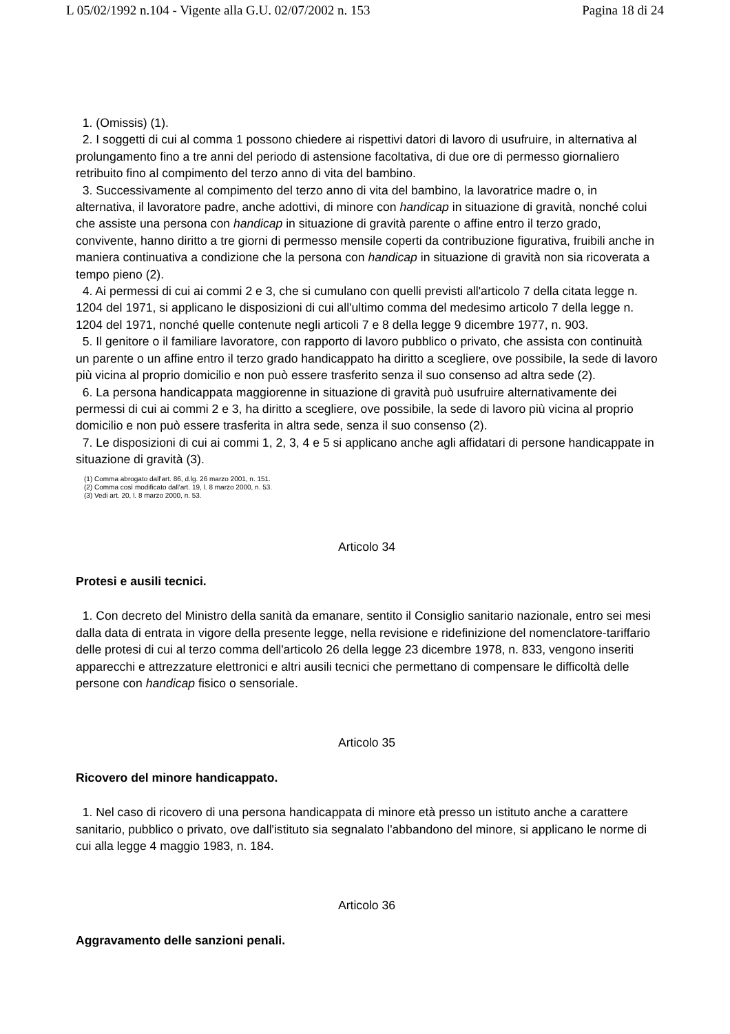L 05/02/1992 n.104 - Vigente alla G.U. 02/07/2002 n. 153 Pagina 18 di 24
1. (Omissis) (1).
2. I soggetti di cui al comma 1 possono chiedere ai rispettivi datori di lavoro di usufruire, in alternativa al prolungamento fino a tre anni del periodo di astensione facoltativa, di due ore di permesso giornaliero retribuito fino al compimento del terzo anno di vita del bambino.
3. Successivamente al compimento del terzo anno di vita del bambino, la lavoratrice madre o, in alternativa, il lavoratore padre, anche adottivi, di minore con handicap in situazione di gravità, nonché colui che assiste una persona con handicap in situazione di gravità parente o affine entro il terzo grado, convivente, hanno diritto a tre giorni di permesso mensile coperti da contribuzione figurativa, fruibili anche in maniera continuativa a condizione che la persona con handicap in situazione di gravità non sia ricoverata a tempo pieno (2).
4. Ai permessi di cui ai commi 2 e 3, che si cumulano con quelli previsti all'articolo 7 della citata legge n. 1204 del 1971, si applicano le disposizioni di cui all'ultimo comma del medesimo articolo 7 della legge n. 1204 del 1971, nonché quelle contenute negli articoli 7 e 8 della legge 9 dicembre 1977, n. 903.
5. Il genitore o il familiare lavoratore, con rapporto di lavoro pubblico o privato, che assista con continuità un parente o un affine entro il terzo grado handicappato ha diritto a scegliere, ove possibile, la sede di lavoro più vicina al proprio domicilio e non può essere trasferito senza il suo consenso ad altra sede (2).
6. La persona handicappata maggiorenne in situazione di gravità può usufruire alternativamente dei permessi di cui ai commi 2 e 3, ha diritto a scegliere, ove possibile, la sede di lavoro più vicina al proprio domicilio e non può essere trasferita in altra sede, senza il suo consenso (2).
7. Le disposizioni di cui ai commi 1, 2, 3, 4 e 5 si applicano anche agli affidatari di persone handicappate in situazione di gravità (3).
(1) Comma abrogato dall'art. 86, d.lg. 26 marzo 2001, n. 151.
(2) Comma così modificato dall'art. 19, l. 8 marzo 2000, n. 53.
(3) Vedi art. 20, l. 8 marzo 2000, n. 53.
Articolo 34
Protesi e ausili tecnici.
1. Con decreto del Ministro della sanità da emanare, sentito il Consiglio sanitario nazionale, entro sei mesi dalla data di entrata in vigore della presente legge, nella revisione e ridefinizione del nomenclatore-tariffario delle protesi di cui al terzo comma dell'articolo 26 della legge 23 dicembre 1978, n. 833, vengono inseriti apparecchi e attrezzature elettronici e altri ausili tecnici che permettano di compensare le difficoltà delle persone con handicap fisico o sensoriale.
Articolo 35
Ricovero del minore handicappato.
1. Nel caso di ricovero di una persona handicappata di minore età presso un istituto anche a carattere sanitario, pubblico o privato, ove dall'istituto sia segnalato l'abbandono del minore, si applicano le norme di cui alla legge 4 maggio 1983, n. 184.
Articolo 36
Aggravamento delle sanzioni penali.